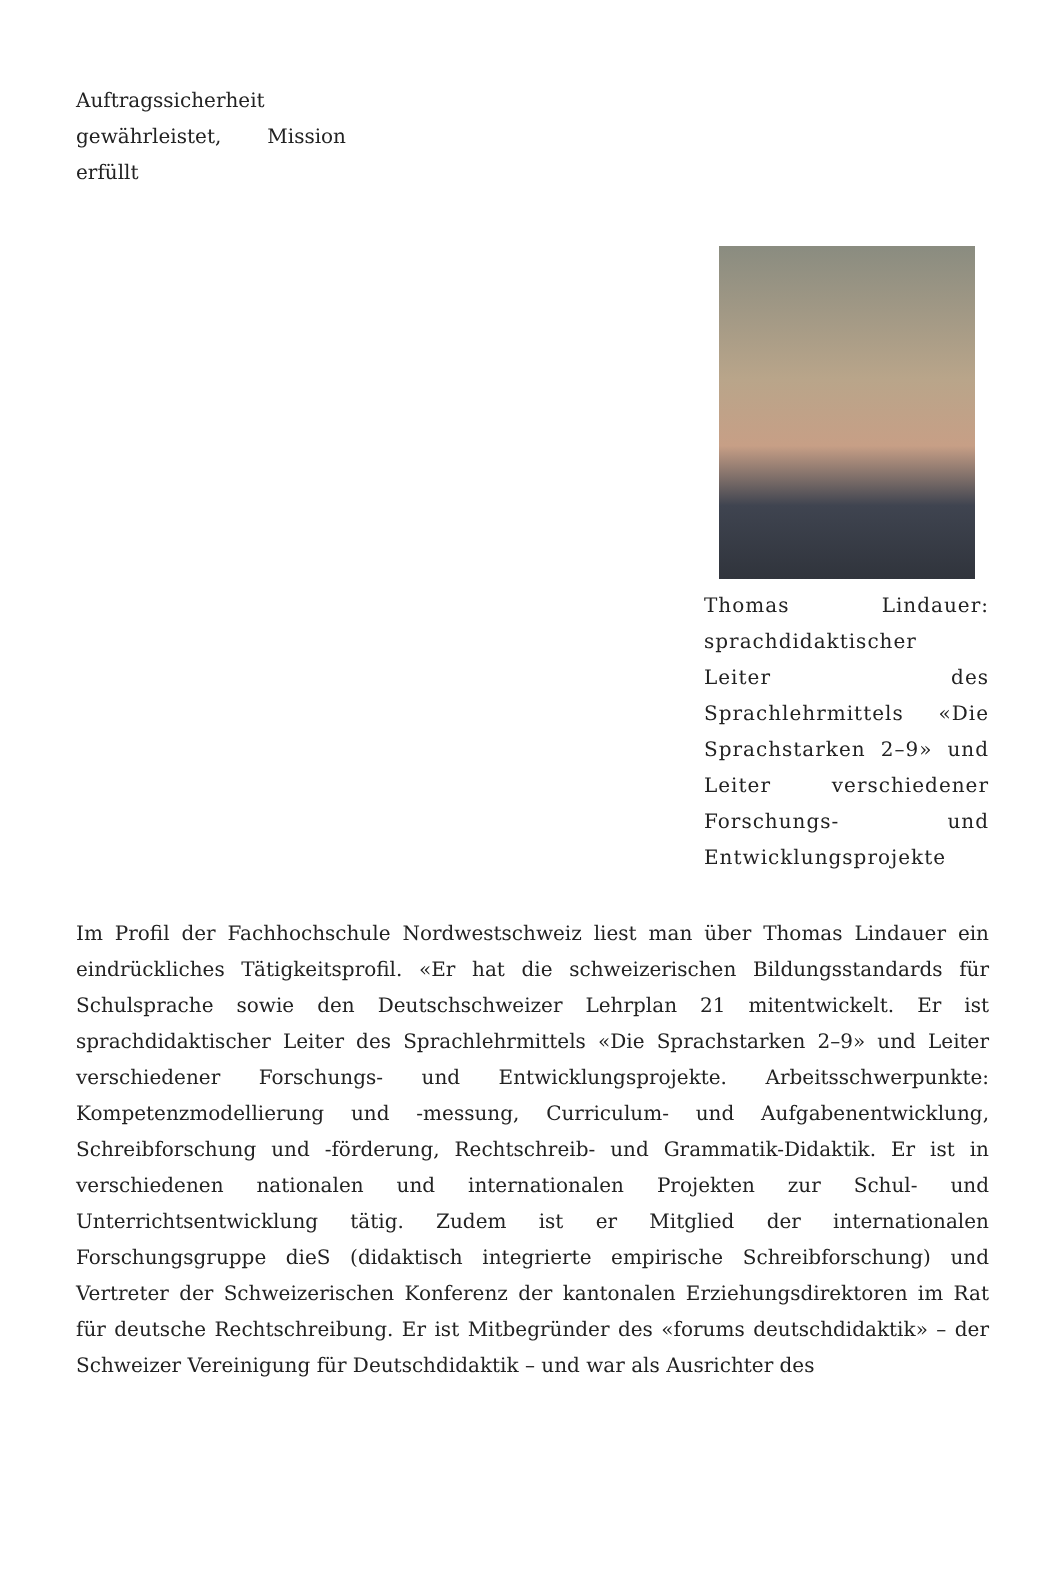Auftragssicherheit gewährleistet, Mission erfüllt
Thomas Lindauer: sprachdidaktischer Leiter des Sprachlehrmittels «Die Sprachstarken 2–9» und Leiter verschiedener Forschungs- und Entwicklungsprojekte
Im Profil der Fachhochschule Nordwestschweiz liest man über Thomas Lindauer ein eindrückliches Tätigkeitsprofil. «Er hat die schweizerischen Bildungsstandards für Schulsprache sowie den Deutschschweizer Lehrplan 21 mitentwickelt. Er ist sprachdidaktischer Leiter des Sprachlehrmittels «Die Sprachstarken 2–9» und Leiter verschiedener Forschungs- und Entwicklungsprojekte. Arbeitsschwerpunkte: Kompetenzmodellierung und -messung, Curriculum- und Aufgabenentwicklung, Schreibforschung und -förderung, Rechtschreib- und Grammatik-Didaktik. Er ist in verschiedenen nationalen und internationalen Projekten zur Schul- und Unterrichtsentwicklung tätig. Zudem ist er Mitglied der internationalen Forschungsgruppe dieS (didaktisch integrierte empirische Schreibforschung) und Vertreter der Schweizerischen Konferenz der kantonalen Erziehungsdirektoren im Rat für deutsche Rechtschreibung. Er ist Mitbegründer des «forums deutschdidaktik» – der Schweizer Vereinigung für Deutschdidaktik – und war als Ausrichter des